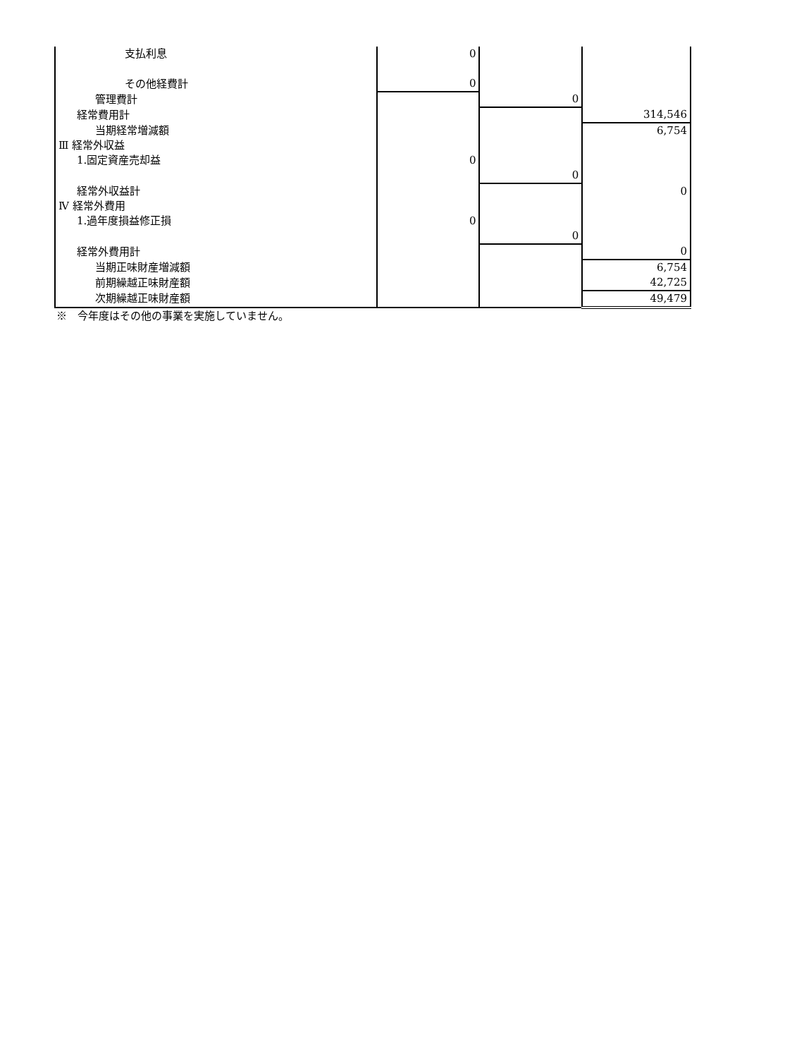| 支払利息 | 0 | | |
| その他経費計 | 0 | | |
| 管理費計 | | 0 | |
| 経常費用計 | | | 314,546 |
| 当期経常増減額 | | | 6,754 |
| Ⅲ 経常外収益 | | | |
| 1.固定資産売却益 | 0 | | |
| | | 0 | |
| 経常外収益計 | | | 0 |
| Ⅳ 経常外費用 | | | |
| 1.過年度損益修正損 | 0 | | |
| | | 0 | |
| 経常外費用計 | | | 0 |
| 当期正味財産増減額 | | | 6,754 |
| 前期繰越正味財産額 | | | 42,725 |
| 次期繰越正味財産額 | | | 49,479 |
※　今年度はその他の事業を実施していません。